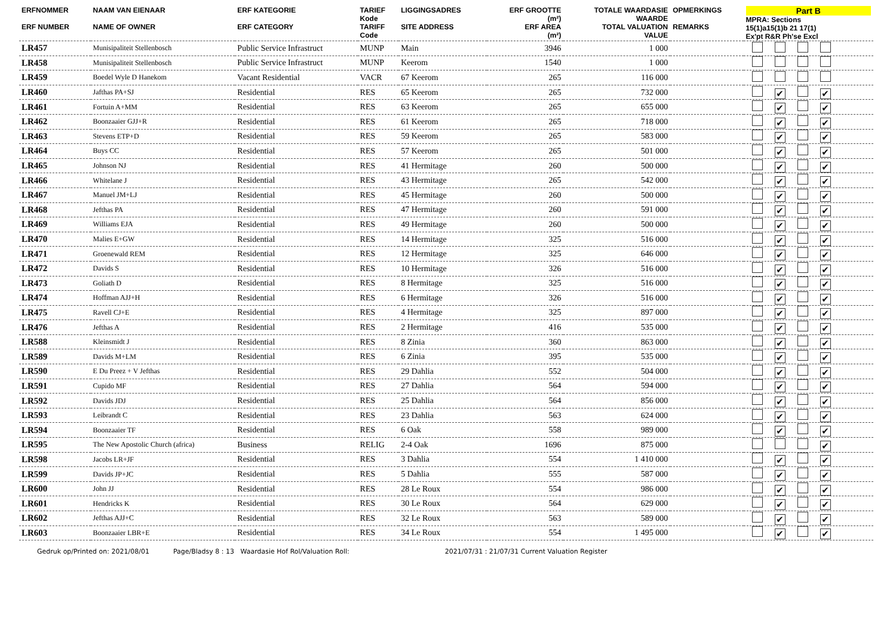| ERFNOMMER ERF NUMBER | NAAM VAN EIENAAR NAME OF OWNER | ERF KATEGORIE ERF CATEGORY | TARIEF Kode TARIFF Code | LIGGINGSADRES SITE ADDRESS | ERF GROOTTE (m²) ERF AREA (m²) | TOTALE WAARDASIE WAARDE TOTAL VALUATION VALUE | OPMERKINGS REMARKS | Part B MPRA: Sections 15(1)a15(1)b 21 17(1) Ex'pt R&R Ph'se Excl |
| --- | --- | --- | --- | --- | --- | --- | --- | --- |
| LR457 | Munisipaliteit Stellenbosch | Public Service Infrastruct | MUNP | Main | 3946 | 1 000 | | |
| LR458 | Munisipaliteit Stellenbosch | Public Service Infrastruct | MUNP | Keerom | 1540 | 1 000 | | |
| LR459 | Boedel Wyle D Hanekom | Vacant Residential | VACR | 67 Keerom | 265 | 116 000 | | |
| LR460 | Jafthas PA+SJ | Residential | RES | 65 Keerom | 265 | 732 000 | | ✔ ✔ |
| LR461 | Fortuin A+MM | Residential | RES | 63 Keerom | 265 | 655 000 | | ✔ ✔ |
| LR462 | Boonzaaier GJJ+R | Residential | RES | 61 Keerom | 265 | 718 000 | | ✔ ✔ |
| LR463 | Stevens ETP+D | Residential | RES | 59 Keerom | 265 | 583 000 | | ✔ ✔ |
| LR464 | Buys CC | Residential | RES | 57 Keerom | 265 | 501 000 | | ✔ ✔ |
| LR465 | Johnson NJ | Residential | RES | 41 Hermitage | 260 | 500 000 | | ✔ ✔ |
| LR466 | Whitelane J | Residential | RES | 43 Hermitage | 265 | 542 000 | | ✔ ✔ |
| LR467 | Manuel JM+LJ | Residential | RES | 45 Hermitage | 260 | 500 000 | | ✔ ✔ |
| LR468 | Jefthas PA | Residential | RES | 47 Hermitage | 260 | 591 000 | | ✔ ✔ |
| LR469 | Williams EJA | Residential | RES | 49 Hermitage | 260 | 500 000 | | ✔ ✔ |
| LR470 | Malies E+GW | Residential | RES | 14 Hermitage | 325 | 516 000 | | ✔ ✔ |
| LR471 | Groenewald REM | Residential | RES | 12 Hermitage | 325 | 646 000 | | ✔ ✔ |
| LR472 | Davids S | Residential | RES | 10 Hermitage | 326 | 516 000 | | ✔ ✔ |
| LR473 | Goliath D | Residential | RES | 8 Hermitage | 325 | 516 000 | | ✔ ✔ |
| LR474 | Hoffman AJJ+H | Residential | RES | 6 Hermitage | 326 | 516 000 | | ✔ ✔ |
| LR475 | Ravell CJ+E | Residential | RES | 4 Hermitage | 325 | 897 000 | | ✔ ✔ |
| LR476 | Jefthas A | Residential | RES | 2 Hermitage | 416 | 535 000 | | ✔ ✔ |
| LR588 | Kleinsmidt J | Residential | RES | 8 Zinia | 360 | 863 000 | | ✔ ✔ |
| LR589 | Davids M+LM | Residential | RES | 6 Zinia | 395 | 535 000 | | ✔ ✔ |
| LR590 | E Du Preez + V Jefthas | Residential | RES | 29 Dahlia | 552 | 504 000 | | ✔ ✔ |
| LR591 | Cupido MF | Residential | RES | 27 Dahlia | 564 | 594 000 | | ✔ ✔ |
| LR592 | Davids JDJ | Residential | RES | 25 Dahlia | 564 | 856 000 | | ✔ ✔ |
| LR593 | Leibrandt C | Residential | RES | 23 Dahlia | 563 | 624 000 | | ✔ ✔ |
| LR594 | Boonzaaier TF | Residential | RES | 6 Oak | 558 | 989 000 | | ✔ ✔ |
| LR595 | The New Apostolic Church (africa) | Business | RELIG | 2-4 Oak | 1696 | 875 000 | | ✔ |
| LR598 | Jacobs LR+JF | Residential | RES | 3 Dahlia | 554 | 1 410 000 | | ✔ ✔ |
| LR599 | Davids JP+JC | Residential | RES | 5 Dahlia | 555 | 587 000 | | ✔ ✔ |
| LR600 | John JJ | Residential | RES | 28 Le Roux | 554 | 986 000 | | ✔ ✔ |
| LR601 | Hendricks K | Residential | RES | 30 Le Roux | 564 | 629 000 | | ✔ ✔ |
| LR602 | Jefthas AJJ+C | Residential | RES | 32 Le Roux | 563 | 589 000 | | ✔ ✔ |
| LR603 | Boonzaaier LBR+E | Residential | RES | 34 Le Roux | 554 | 1 495 000 | | ✔ ✔ |
Gedruk op/Printed on: 2021/08/01 Page/Bladsy 8 : 13 Waardasie Hof Rol/Valuation Roll: 2021/07/31 : 21/07/31 Current Valuation Register